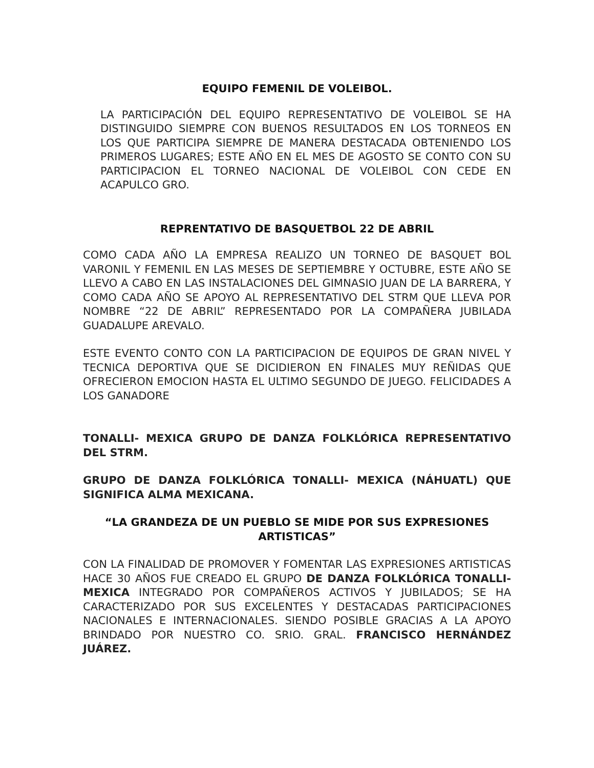EQUIPO FEMENIL DE VOLEIBOL.
LA PARTICIPACIÓN DEL EQUIPO REPRESENTATIVO DE VOLEIBOL SE HA DISTINGUIDO SIEMPRE CON BUENOS RESULTADOS EN LOS TORNEOS EN LOS QUE PARTICIPA SIEMPRE DE MANERA DESTACADA OBTENIENDO LOS PRIMEROS LUGARES; ESTE AÑO EN EL MES DE AGOSTO SE CONTO CON SU PARTICIPACION EL TORNEO NACIONAL DE VOLEIBOL CON CEDE EN ACAPULCO GRO.
REPRENTATIVO DE BASQUETBOL 22 DE ABRIL
COMO CADA AÑO LA EMPRESA REALIZO UN TORNEO DE BASQUET BOL VARONIL Y FEMENIL EN LAS MESES DE SEPTIEMBRE Y OCTUBRE, ESTE AÑO SE LLEVO A CABO EN LAS INSTALACIONES DEL GIMNASIO JUAN DE LA BARRERA, Y COMO CADA AÑO SE APOYO AL REPRESENTATIVO DEL STRM QUE LLEVA POR NOMBRE “22 DE ABRIL” REPRESENTADO POR LA COMPAÑERA JUBILADA GUADALUPE AREVALO.
ESTE EVENTO CONTO CON LA PARTICIPACION DE EQUIPOS DE GRAN NIVEL Y TECNICA DEPORTIVA QUE SE DICIDIERON EN FINALES MUY REÑIDAS QUE OFRECIERON EMOCION HASTA EL ULTIMO SEGUNDO DE JUEGO. FELICIDADES A LOS GANADORE
TONALLI- MEXICA GRUPO DE DANZA FOLKLÓRICA REPRESENTATIVO DEL STRM.
GRUPO DE DANZA FOLKLÓRICA TONALLI- MEXICA (NÁHUATL) QUE SIGNIFICA ALMA MEXICANA.
“LA GRANDEZA DE UN PUEBLO SE MIDE POR SUS EXPRESIONES ARTISTICAS”
CON LA FINALIDAD DE PROMOVER Y FOMENTAR LAS EXPRESIONES ARTISTICAS HACE 30 AÑOS FUE CREADO EL GRUPO DE DANZA FOLKLÓRICA TONALLI- MEXICA INTEGRADO POR COMPAÑEROS ACTIVOS Y JUBILADOS; SE HA CARACTERIZADO POR SUS EXCELENTES Y DESTACADAS PARTICIPACIONES NACIONALES E INTERNACIONALES. SIENDO POSIBLE GRACIAS A LA APOYO BRINDADO POR NUESTRO CO. SRIO. GRAL. FRANCISCO HERNÁNDEZ JUÁREZ.